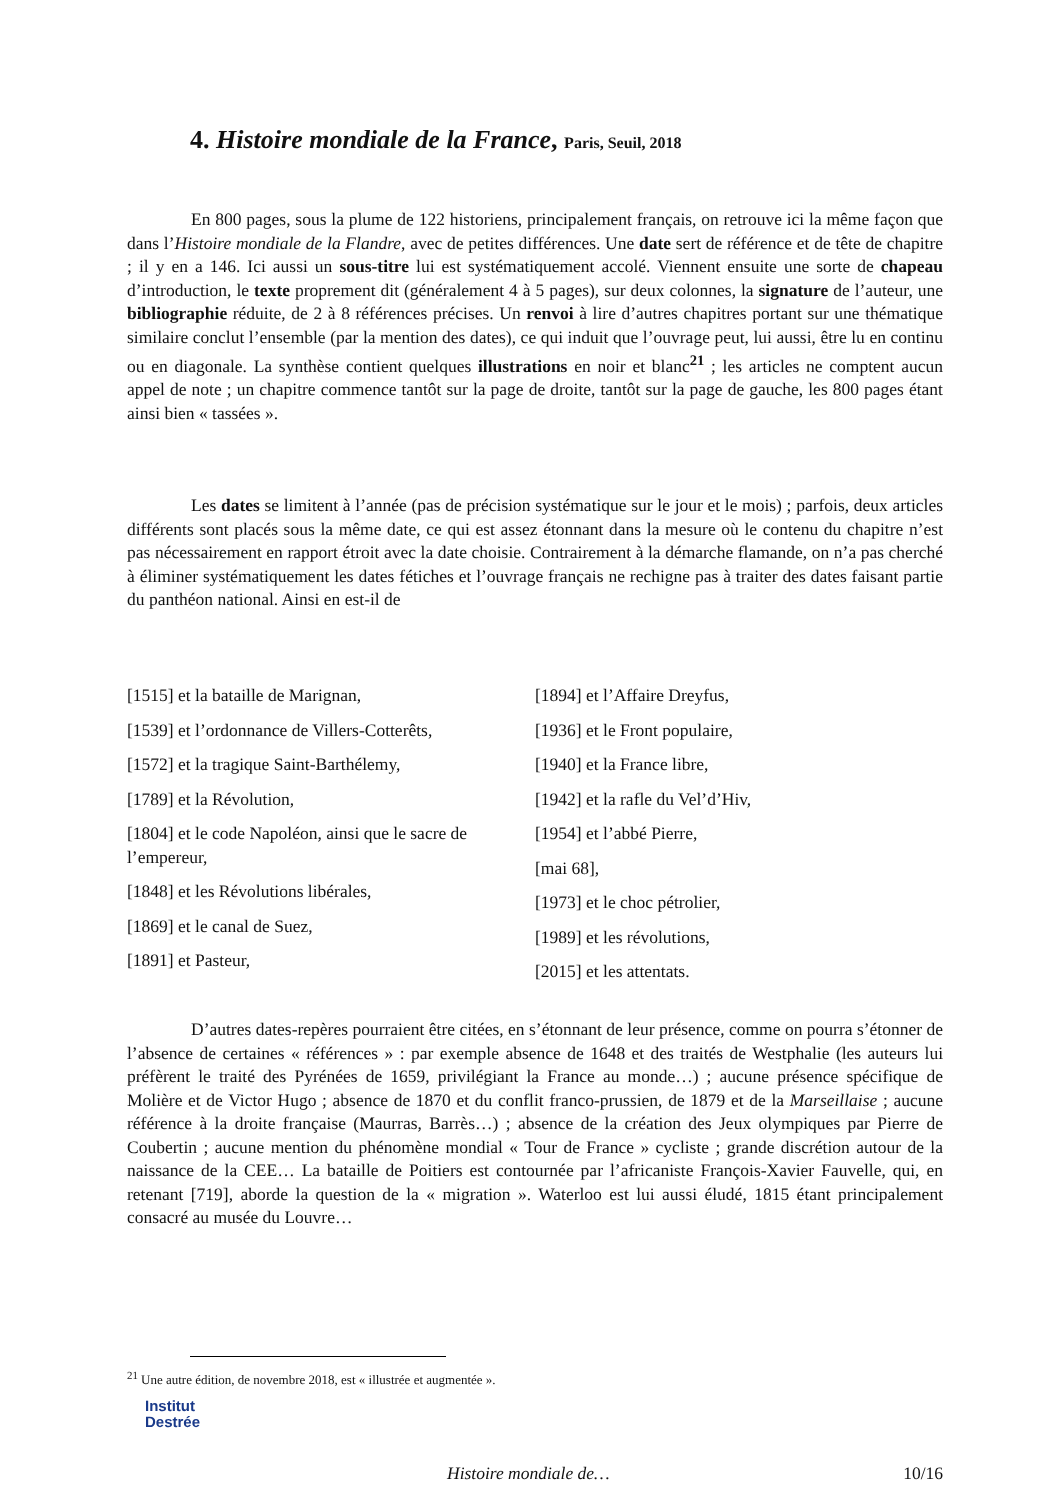4. Histoire mondiale de la France, Paris, Seuil, 2018
En 800 pages, sous la plume de 122 historiens, principalement français, on retrouve ici la même façon que dans l’Histoire mondiale de la Flandre, avec de petites différences. Une date sert de référence et de tête de chapitre ; il y en a 146. Ici aussi un sous-titre lui est systématiquement accolé. Viennent ensuite une sorte de chapeau d’introduction, le texte proprement dit (généralement 4 à 5 pages), sur deux colonnes, la signature de l’auteur, une bibliographie réduite, de 2 à 8 références précises. Un renvoi à lire d’autres chapitres portant sur une thématique similaire conclut l’ensemble (par la mention des dates), ce qui induit que l’ouvrage peut, lui aussi, être lu en continu ou en diagonale. La synthèse contient quelques illustrations en noir et blanc<sup>21</sup> ; les articles ne comptent aucun appel de note ; un chapitre commence tantôt sur la page de droite, tantôt sur la page de gauche, les 800 pages étant ainsi bien « tassées ».
Les dates se limitent à l’année (pas de précision systématique sur le jour et le mois) ; parfois, deux articles différents sont placés sous la même date, ce qui est assez étonnant dans la mesure où le contenu du chapitre n’est pas nécessairement en rapport étroit avec la date choisie. Contrairement à la démarche flamande, on n’a pas cherché à éliminer systématiquement les dates fétiches et l’ouvrage français ne rechigne pas à traiter des dates faisant partie du panthéon national. Ainsi en est-il de
[1515] et la bataille de Marignan,
[1539] et l’ordonnance de Villers-Cotterêts,
[1572] et la tragique Saint-Barthélemy,
[1789] et la Révolution,
[1804] et le code Napoléon, ainsi que le sacre de l’empereur,
[1848] et les Révolutions libérales,
[1869] et le canal de Suez,
[1891] et Pasteur,
[1894] et l’Affaire Dreyfus,
[1936] et le Front populaire,
[1940] et la France libre,
[1942] et la rafle du Vel’d’Hiv,
[1954] et l’abbé Pierre,
[mai 68],
[1973] et le choc pétrolier,
[1989] et les révolutions,
[2015] et les attentats.
D’autres dates-repères pourraient être citées, en s’étonnant de leur présence, comme on pourra s’étonner de l’absence de certaines « références » : par exemple absence de 1648 et des traités de Westphalie (les auteurs lui préfèrent le traité des Pyrénées de 1659, privilégiant la France au monde…) ; aucune présence spécifique de Molière et de Victor Hugo ; absence de 1870 et du conflit franco-prussien, de 1879 et de la Marseillaise ; aucune référence à la droite française (Maurras, Barrès…) ; absence de la création des Jeux olympiques par Pierre de Coubertin ; aucune mention du phénomène mondial « Tour de France » cycliste ; grande discrétion autour de la naissance de la CEE… La bataille de Poitiers est contournée par l’africaniste François-Xavier Fauvelle, qui, en retenant [719], aborde la question de la « migration ». Waterloo est lui aussi éludé, 1815 étant principalement consacré au musée du Louvre…
<sup>21</sup> Une autre édition, de novembre 2018, est « illustrée et augmentée ».
Institut
Destrée
Histoire mondiale de… 10/16